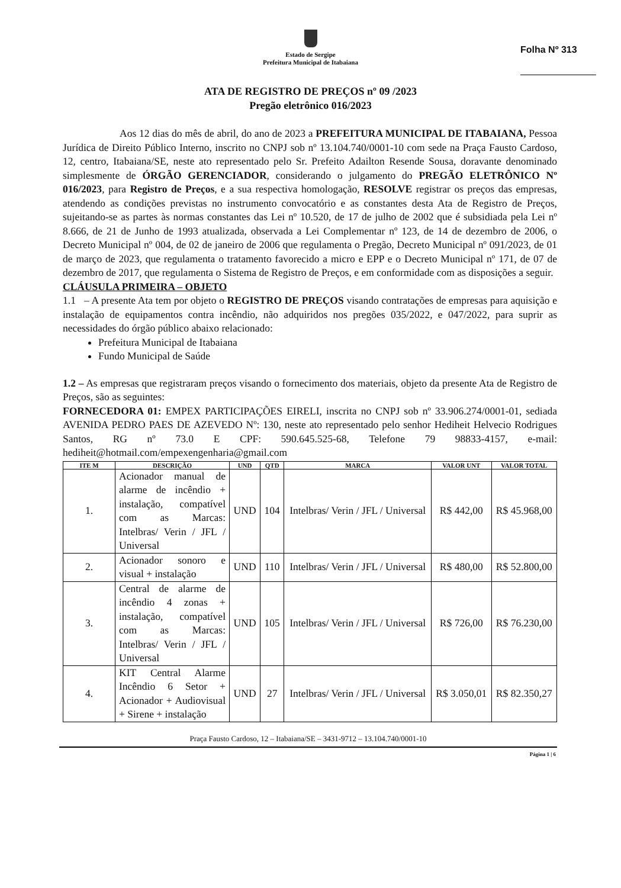Estado de Sergipe
Prefeitura Municipal de Itabaiana
Folha Nº 313
ATA DE REGISTRO DE PREÇOS nº 09 /2023
Pregão eletrônico 016/2023
Aos 12 dias do mês de abril, do ano de 2023 a PREFEITURA MUNICIPAL DE ITABAIANA, Pessoa Jurídica de Direito Público Interno, inscrito no CNPJ sob nº 13.104.740/0001-10 com sede na Praça Fausto Cardoso, 12, centro, Itabaiana/SE, neste ato representado pelo Sr. Prefeito Adailton Resende Sousa, doravante denominado simplesmente de ÓRGÃO GERENCIADOR, considerando o julgamento do PREGÃO ELETRÔNICO Nº 016/2023, para Registro de Preços, e a sua respectiva homologação, RESOLVE registrar os preços das empresas, atendendo as condições previstas no instrumento convocatório e as constantes desta Ata de Registro de Preços, sujeitando-se as partes às normas constantes das Lei nº 10.520, de 17 de julho de 2002 que é subsidiada pela Lei nº 8.666, de 21 de Junho de 1993 atualizada, observada a Lei Complementar nº 123, de 14 de dezembro de 2006, o Decreto Municipal nº 004, de 02 de janeiro de 2006 que regulamenta o Pregão, Decreto Municipal nº 091/2023, de 01 de março de 2023, que regulamenta o tratamento favorecido a micro e EPP e o Decreto Municipal nº 171, de 07 de dezembro de 2017, que regulamenta o Sistema de Registro de Preços, e em conformidade com as disposições a seguir.
CLÁUSULA PRIMEIRA – OBJETO
1.1 – A presente Ata tem por objeto o REGISTRO DE PREÇOS visando contratações de empresas para aquisição e instalação de equipamentos contra incêndio, não adquiridos nos pregões 035/2022, e 047/2022, para suprir as necessidades do órgão público abaixo relacionado:
Prefeitura Municipal de Itabaiana
Fundo Municipal de Saúde
1.2 – As empresas que registraram preços visando o fornecimento dos materiais, objeto da presente Ata de Registro de Preços, são as seguintes:
FORNECEDORA 01: EMPEX PARTICIPAÇÕES EIRELI, inscrita no CNPJ sob nº 33.906.274/0001-01, sediada AVENIDA PEDRO PAES DE AZEVEDO Nº: 130, neste ato representado pelo senhor Hediheit Helvecio Rodrigues Santos, RG nº 73.0 E CPF: 590.645.525-68, Telefone 79 98833-4157, e-mail: hediheit@hotmail.com/empexengenharia@gmail.com
| ITE M | DESCRIÇÃO | UND | QTD | MARCA | VALOR UNT | VALOR TOTAL |
| --- | --- | --- | --- | --- | --- | --- |
| 1. | Acionador manual de alarme de incêndio + instalação, compatível com as Marcas: Intelbras/ Verin / JFL / Universal | UND | 104 | Intelbras/ Verin / JFL / Universal | R$ 442,00 | R$ 45.968,00 |
| 2. | Acionador sonoro e visual + instalação | UND | 110 | Intelbras/ Verin / JFL / Universal | R$ 480,00 | R$ 52.800,00 |
| 3. | Central de alarme de incêndio 4 zonas + instalação, compatível com as Marcas: Intelbras/ Verin / JFL / Universal | UND | 105 | Intelbras/ Verin / JFL / Universal | R$ 726,00 | R$ 76.230,00 |
| 4. | KIT Central Alarme Incêndio 6 Setor + Acionador + Audiovisual + Sirene + instalação | UND | 27 | Intelbras/ Verin / JFL / Universal | R$ 3.050,01 | R$ 82.350,27 |
Praça Fausto Cardoso, 12 – Itabaiana/SE – 3431-9712 – 13.104.740/0001-10
Página 1 | 6